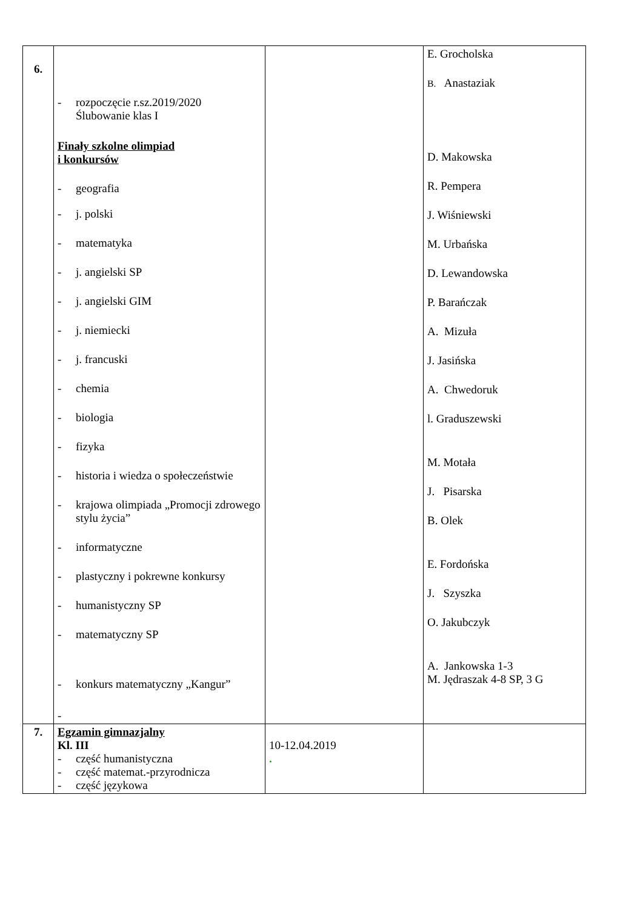| 6. | - rozpoczęcie r.sz.2019/2020 Ślubowanie klas I Finały szkolne olimpiad i konkursów - geografia - j. polski - matematyka - j. angielski SP - j. angielski GIM - j. niemiecki - j. francuski - chemia - biologia - fizyka - historia i wiedza o społeczeństwie - krajowa olimpiada „Promocji zdrowego stylu życia” - informatyczne - plastyczny i pokrewne konkursy - humanistyczny SP - matematyczny SP - konkurs matematyczny „Kangur” - | | E. Grocholska B. Anastaziak D. Makowska R. Pempera J. Wiśniewski M. Urbańska D. Lewandowska P. Barańczak A. Mizuła J. Jasińska A. Chwedoruk l. Graduszewski M. Motała J. Pisarska B. Olek E. Fordońska J. Szyszka O. Jakubczyk A. Jankowska 1-3 M. Jędraszak 4-8 SP, 3 G |
| 7. | Egzamin gimnazjalny Kl. III - część humanistyczna - część matemat.-przyrodnicza - część językowa | 10-12.04.2019 . | |